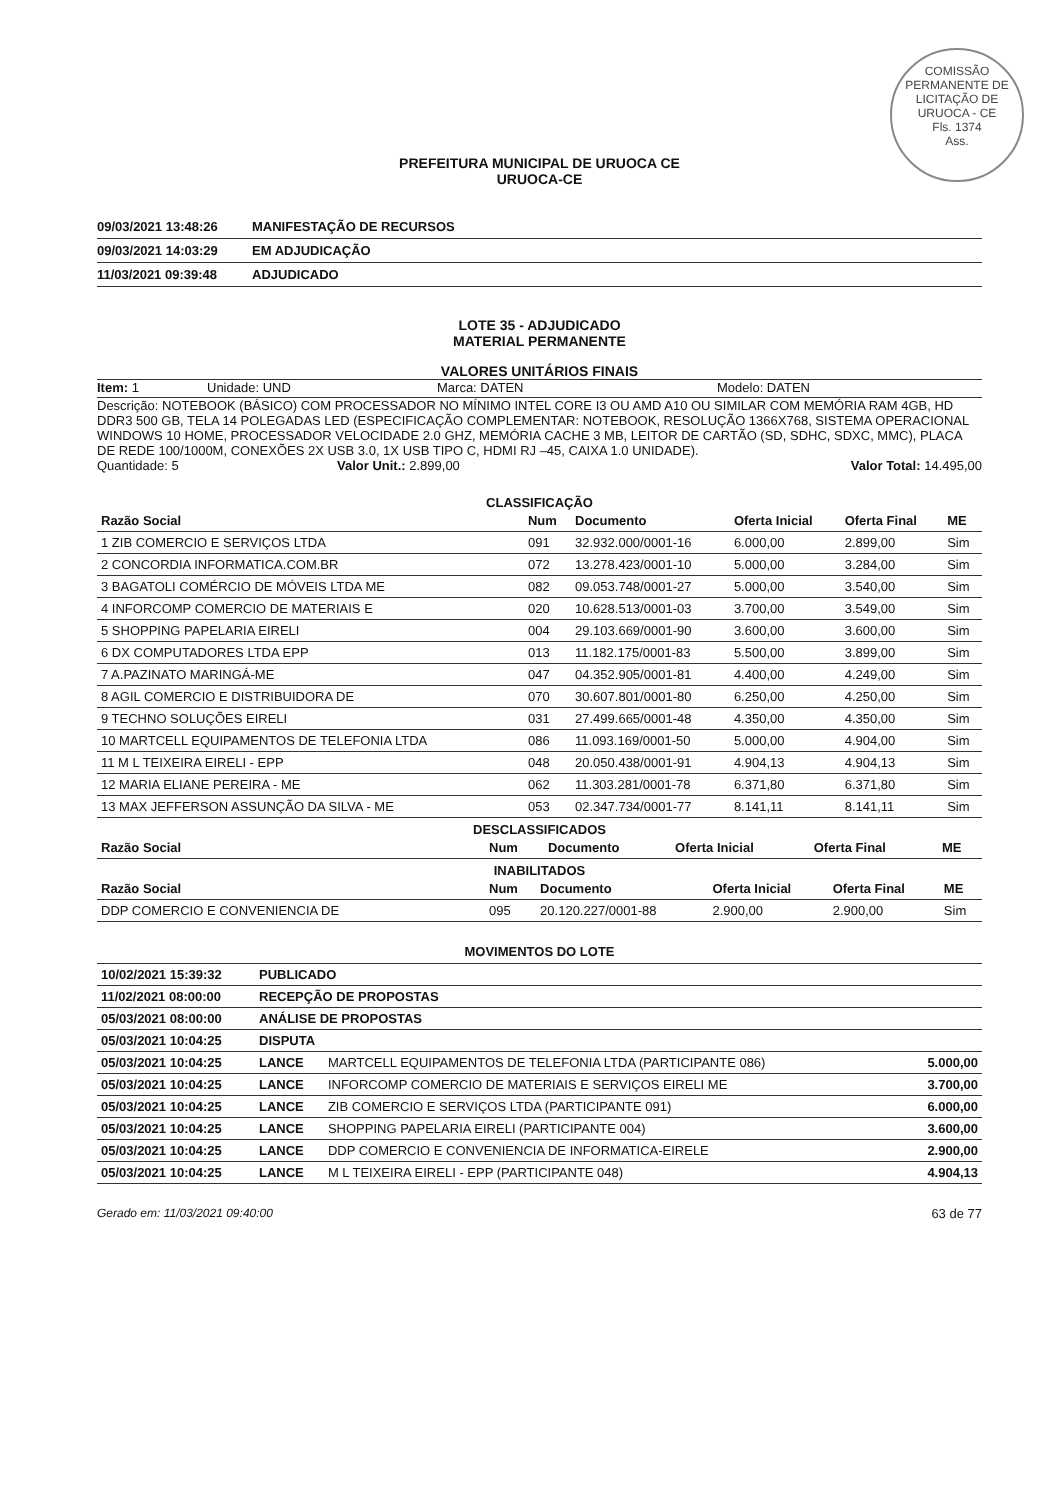COMISSÃO PERMANENTE DE LICITAÇÃO DE URUOCA - CE
Fls. 1374
Ass.
PREFEITURA MUNICIPAL DE URUOCA CE
URUOCA-CE
09/03/2021 13:48:26 MANIFESTAÇÃO DE RECURSOS
09/03/2021 14:03:29 EM ADJUDICAÇÃO
11/03/2021 09:39:48 ADJUDICADO
LOTE 35 - ADJUDICADO
MATERIAL PERMANENTE
VALORES UNITÁRIOS FINAIS
Item: 1 Unidade: UND Marca: DATEN Modelo: DATEN
Descrição: NOTEBOOK (BÁSICO) COM PROCESSADOR NO MÍNIMO INTEL CORE I3 OU AMD A10 OU SIMILAR COM MEMÓRIA RAM 4GB, HD DDR3 500 GB, TELA 14 POLEGADAS LED (ESPECIFICAÇÃO COMPLEMENTAR: NOTEBOOK, RESOLUÇÃO 1366X768, SISTEMA OPERACIONAL WINDOWS 10 HOME, PROCESSADOR VELOCIDADE 2.0 GHZ, MEMÓRIA CACHE 3 MB, LEITOR DE CARTÃO (SD, SDHC, SDXC, MMC), PLACA DE REDE 100/1000M, CONEXÕES 2X USB 3.0, 1X USB TIPO C, HDMI RJ –45, CAIXA 1.0 UNIDADE).
Quantidade: 5 Valor Unit.: 2.899,00 Valor Total: 14.495,00
CLASSIFICAÇÃO
| Razão Social | Num | Documento | Oferta Inicial | Oferta Final | ME |
| --- | --- | --- | --- | --- | --- |
| 1 ZIB COMERCIO E SERVIÇOS LTDA | 091 | 32.932.000/0001-16 | 6.000,00 | 2.899,00 | Sim |
| 2 CONCORDIA INFORMATICA.COM.BR | 072 | 13.278.423/0001-10 | 5.000,00 | 3.284,00 | Sim |
| 3 BAGATOLI COMÉRCIO DE MÓVEIS LTDA ME | 082 | 09.053.748/0001-27 | 5.000,00 | 3.540,00 | Sim |
| 4 INFORCOMP COMERCIO DE MATERIAIS E | 020 | 10.628.513/0001-03 | 3.700,00 | 3.549,00 | Sim |
| 5 SHOPPING PAPELARIA EIRELI | 004 | 29.103.669/0001-90 | 3.600,00 | 3.600,00 | Sim |
| 6 DX COMPUTADORES LTDA EPP | 013 | 11.182.175/0001-83 | 5.500,00 | 3.899,00 | Sim |
| 7 A.PAZINATO MARINGÁ-ME | 047 | 04.352.905/0001-81 | 4.400,00 | 4.249,00 | Sim |
| 8 AGIL COMERCIO E DISTRIBUIDORA DE | 070 | 30.607.801/0001-80 | 6.250,00 | 4.250,00 | Sim |
| 9 TECHNO SOLUÇÕES EIRELI | 031 | 27.499.665/0001-48 | 4.350,00 | 4.350,00 | Sim |
| 10 MARTCELL EQUIPAMENTOS DE TELEFONIA LTDA | 086 | 11.093.169/0001-50 | 5.000,00 | 4.904,00 | Sim |
| 11 M L TEIXEIRA EIRELI - EPP | 048 | 20.050.438/0001-91 | 4.904,13 | 4.904,13 | Sim |
| 12 MARIA ELIANE PEREIRA - ME | 062 | 11.303.281/0001-78 | 6.371,80 | 6.371,80 | Sim |
| 13 MAX JEFFERSON ASSUNÇÃO DA SILVA - ME | 053 | 02.347.734/0001-77 | 8.141,11 | 8.141,11 | Sim |
DESCLASSIFICADOS
| Razão Social | Num | Documento | Oferta Inicial | Oferta Final | ME |
| --- | --- | --- | --- | --- | --- |
INABILITADOS
| Razão Social | Num | Documento | Oferta Inicial | Oferta Final | ME |
| --- | --- | --- | --- | --- | --- |
| DDP COMERCIO E CONVENIENCIA DE | 095 | 20.120.227/0001-88 | 2.900,00 | 2.900,00 | Sim |
MOVIMENTOS DO LOTE
| 10/02/2021 15:39:32 | PUBLICADO | | |
| 11/02/2021 08:00:00 | RECEPÇÃO DE PROPOSTAS | | |
| 05/03/2021 08:00:00 | ANÁLISE DE PROPOSTAS | | |
| 05/03/2021 10:04:25 | DISPUTA | | |
| 05/03/2021 10:04:25 | LANCE | MARTCELL EQUIPAMENTOS DE TELEFONIA LTDA (PARTICIPANTE 086) | 5.000,00 |
| 05/03/2021 10:04:25 | LANCE | INFORCOMP COMERCIO DE MATERIAIS E SERVIÇOS EIRELI ME | 3.700,00 |
| 05/03/2021 10:04:25 | LANCE | ZIB COMERCIO E SERVIÇOS LTDA (PARTICIPANTE 091) | 6.000,00 |
| 05/03/2021 10:04:25 | LANCE | SHOPPING PAPELARIA EIRELI (PARTICIPANTE 004) | 3.600,00 |
| 05/03/2021 10:04:25 | LANCE | DDP COMERCIO E CONVENIENCIA DE INFORMATICA-EIRELE | 2.900,00 |
| 05/03/2021 10:04:25 | LANCE | M L TEIXEIRA EIRELI - EPP (PARTICIPANTE 048) | 4.904,13 |
Gerado em: 11/03/2021 09:40:00 63 de 77